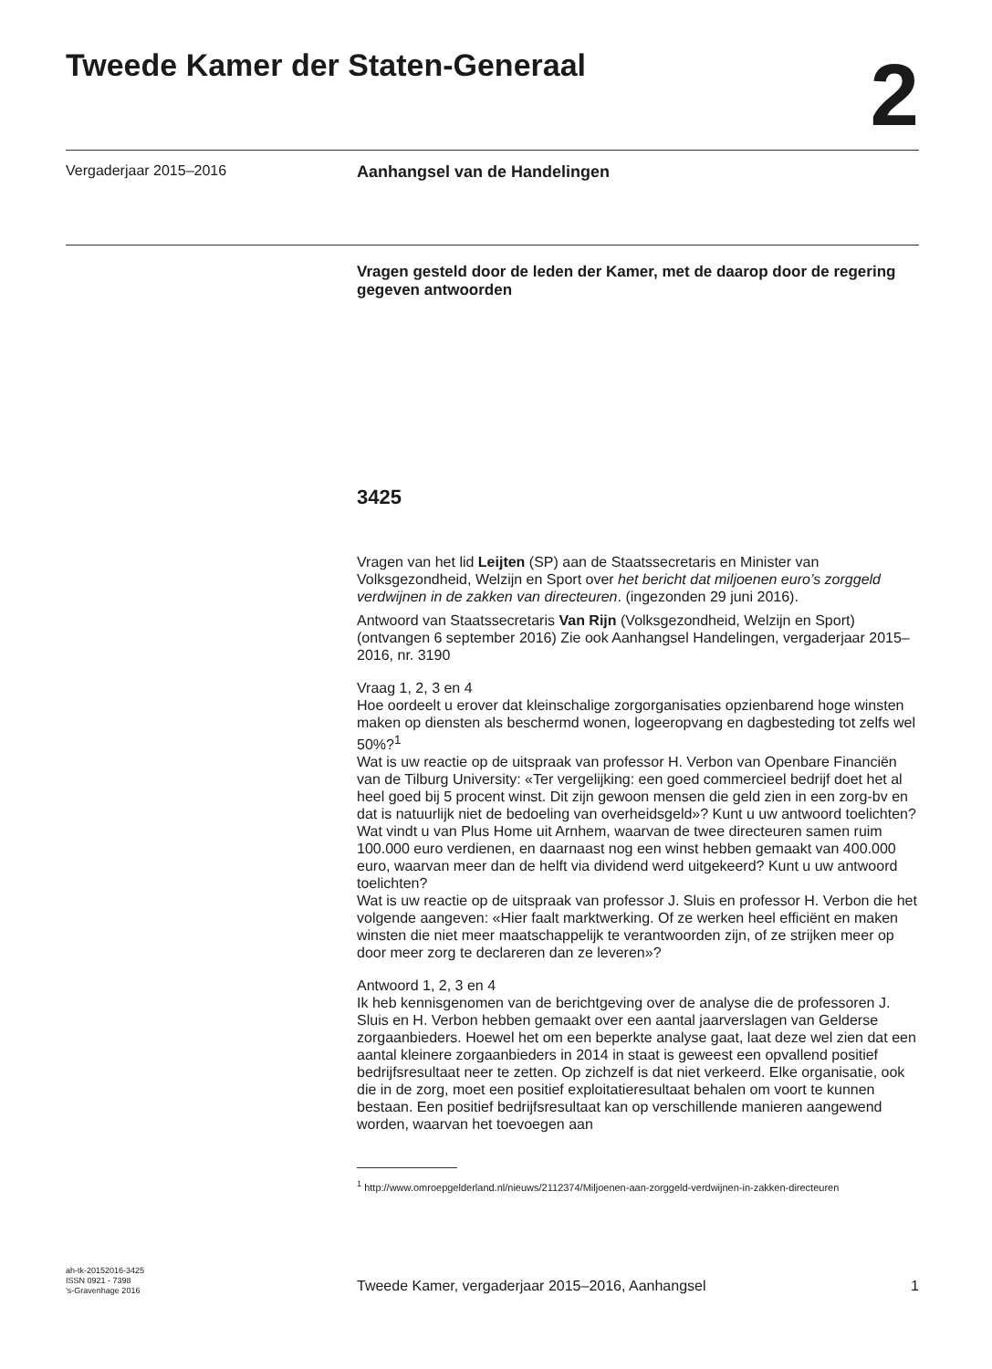Tweede Kamer der Staten-Generaal
2
Vergaderjaar 2015–2016 Aanhangsel van de Handelingen
Vragen gesteld door de leden der Kamer, met de daarop door de regering gegeven antwoorden
3425
Vragen van het lid Leijten (SP) aan de Staatssecretaris en Minister van Volksgezondheid, Welzijn en Sport over het bericht dat miljoenen euro’s zorggeld verdwijnen in de zakken van directeuren. (ingezonden 29 juni 2016).
Antwoord van Staatssecretaris Van Rijn (Volksgezondheid, Welzijn en Sport) (ontvangen 6 september 2016) Zie ook Aanhangsel Handelingen, vergaderjaar 2015–2016, nr. 3190
Vraag 1, 2, 3 en 4
Hoe oordeelt u erover dat kleinschalige zorgorganisaties opzienbarend hoge winsten maken op diensten als beschermd wonen, logeeropvang en dagbesteding tot zelfs wel 50%?<sup>1</sup>
Wat is uw reactie op de uitspraak van professor H. Verbon van Openbare Financiën van de Tilburg University: «Ter vergelijking: een goed commercieel bedrijf doet het al heel goed bij 5 procent winst. Dit zijn gewoon mensen die geld zien in een zorg-bv en dat is natuurlijk niet de bedoeling van overheidsgeld»? Kunt u uw antwoord toelichten?
Wat vindt u van Plus Home uit Arnhem, waarvan de twee directeuren samen ruim 100.000 euro verdienen, en daarnaast nog een winst hebben gemaakt van 400.000 euro, waarvan meer dan de helft via dividend werd uitgekeerd? Kunt u uw antwoord toelichten?
Wat is uw reactie op de uitspraak van professor J. Sluis en professor H. Verbon die het volgende aangeven: «Hier faalt marktwerking. Of ze werken heel efficiënt en maken winsten die niet meer maatschappelijk te verantwoorden zijn, of ze strijken meer op door meer zorg te declareren dan ze leveren»?
Antwoord 1, 2, 3 en 4
Ik heb kennisgenomen van de berichtgeving over de analyse die de professoren J. Sluis en H. Verbon hebben gemaakt over een aantal jaarverslagen van Gelderse zorgaanbieders. Hoewel het om een beperkte analyse gaat, laat deze wel zien dat een aantal kleinere zorgaanbieders in 2014 in staat is geweest een opvallend positief bedrijfsresultaat neer te zetten. Op zichzelf is dat niet verkeerd. Elke organisatie, ook die in de zorg, moet een positief exploitatieresultaat behalen om voort te kunnen bestaan. Een positief bedrijfsresultaat kan op verschillende manieren aangewend worden, waarvan het toevoegen aan
<sup>1</sup> http://www.omroepgelderland.nl/nieuws/2112374/Miljoenen-aan-zorggeld-verdwijnen-in-zakken-directeuren
ah-tk-20152016-3425
ISSN 0921 - 7398
’s-Gravenhage 2016
Tweede Kamer, vergaderjaar 2015–2016, Aanhangsel 1